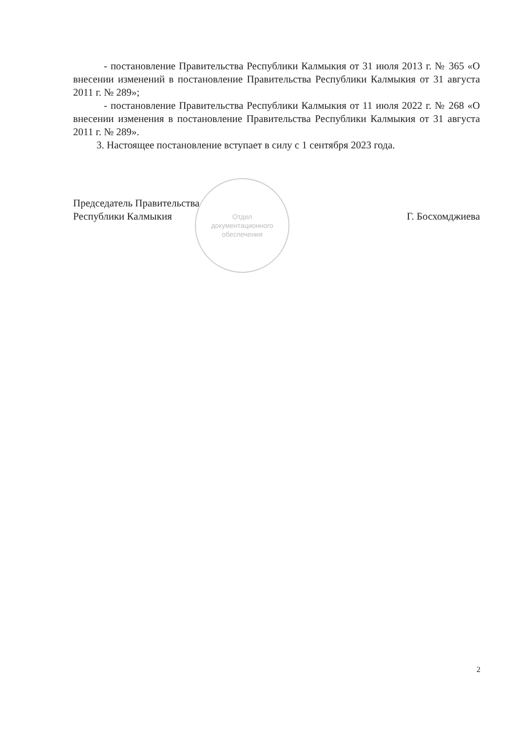- постановление Правительства Республики Калмыкия от 31 июля 2013 г. № 365 «О внесении изменений в постановление Правительства Республики Калмыкия от 31 августа 2011 г. № 289»;
- постановление Правительства Республики Калмыкия от 11 июля 2022 г. № 268 «О внесении изменения в постановление Правительства Республики Калмыкия от 31 августа 2011 г. № 289».
3. Настоящее постановление вступает в силу с 1 сентября 2023 года.
Председатель Правительства
Республики Калмыкия
Г. Босхомджиева
Отдел
документационного
обеспечения
2